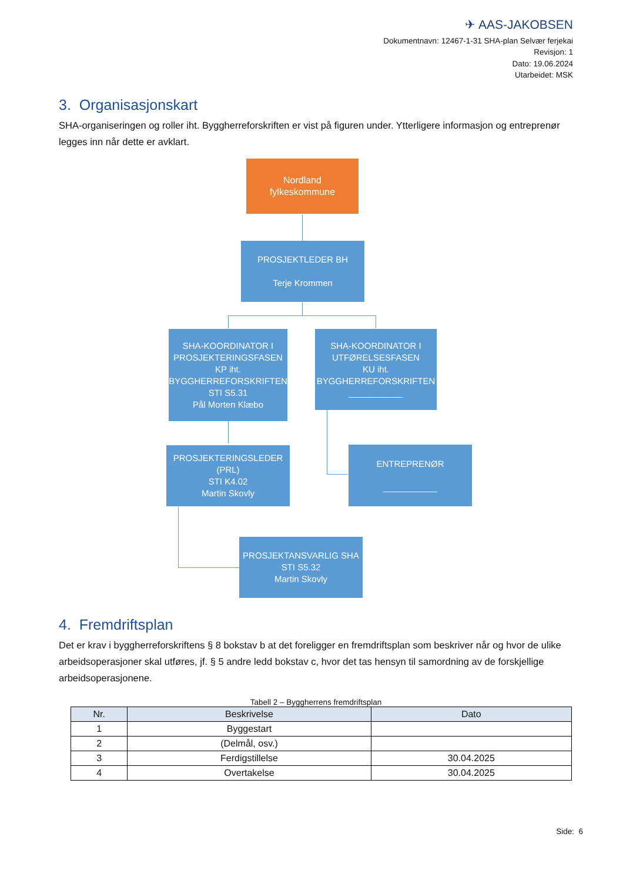✈ AAS-JAKOBSEN
Dokumentnavn: 12467-1-31 SHA-plan Selvær ferjekai
Revisjon: 1
Dato: 19.06.2024
Utarbeidet: MSK
3. Organisasjonskart
SHA-organiseringen og roller iht. Byggherreforskriften er vist på figuren under. Ytterligere informasjon og entreprenør legges inn når dette er avklart.
Nordland
fylkeskommune
PROSJEKTLEDER BH
Terje Krommen
SHA-KOORDINATOR I PROSJEKTERINGSFASEN
KP iht. BYGGHERREFORSKRIFTEN
STI S5.31
Pål Morten Klæbo
SHA-KOORDINATOR I UTFØRELSESFASEN
KU iht. BYGGHERREFORSKRIFTEN
___________
PROSJEKTERINGSLEDER (PRL)
STI K4.02
Martin Skovly
ENTREPRENØR
___________
PROSJEKTANSVARLIG SHA
STI S5.32
Martin Skovly
4. Fremdriftsplan
Det er krav i byggherreforskriftens § 8 bokstav b at det foreligger en fremdriftsplan som beskriver når og hvor de ulike arbeidsoperasjoner skal utføres, jf. § 5 andre ledd bokstav c, hvor det tas hensyn til samordning av de forskjellige arbeidsoperasjonene.
Tabell 2 – Byggherrens fremdriftsplan
| Nr. | Beskrivelse | Dato |
| --- | --- | --- |
| 1 | Byggestart | |
| 2 | (Delmål, osv.) | |
| 3 | Ferdigstillelse | 30.04.2025 |
| 4 | Overtakelse | 30.04.2025 |
Side: 6